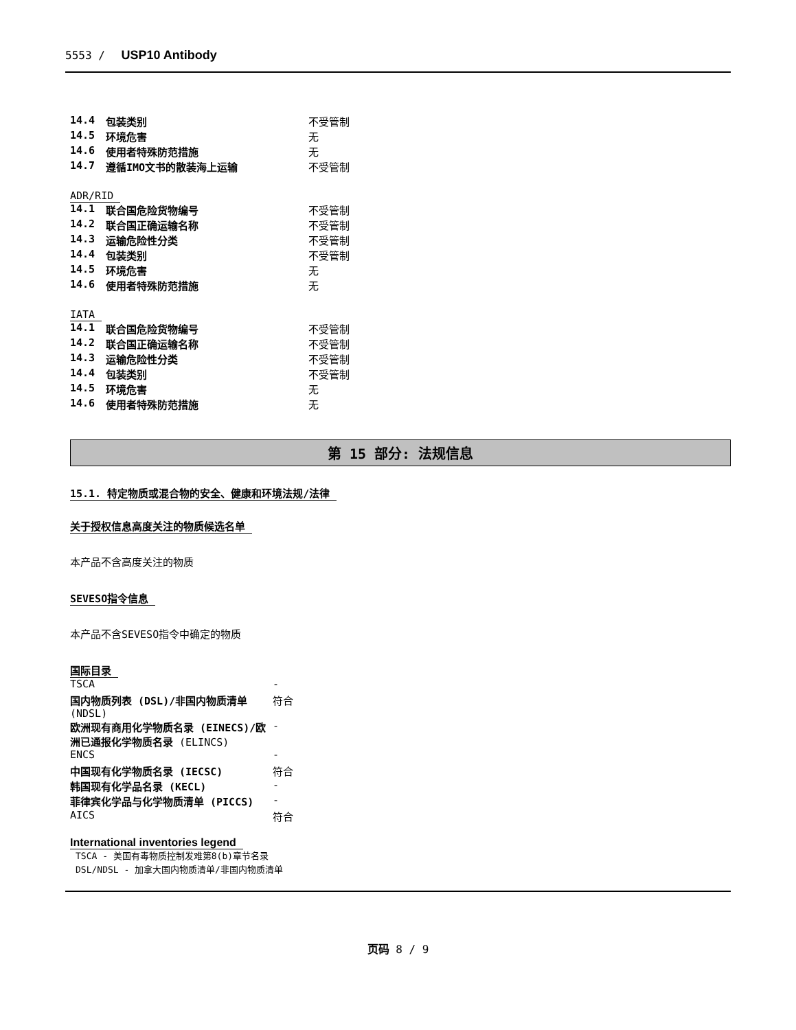5553 / USP10 Antibody
| 14.4 | 包装类别 | 不受管制 |
| 14.5 | 环境危害 | 无 |
| 14.6 | 使用者特殊防范措施 | 无 |
| 14.7 | 遵循IMO文书的散装海上运输 | 不受管制 |
ADR/RID
| 14.1 | 联合国危险货物编号 | 不受管制 |
| 14.2 | 联合国正确运输名称 | 不受管制 |
| 14.3 | 运输危险性分类 | 不受管制 |
| 14.4 | 包装类别 | 不受管制 |
| 14.5 | 环境危害 | 无 |
| 14.6 | 使用者特殊防范措施 | 无 |
IATA
| 14.1 | 联合国危险货物编号 | 不受管制 |
| 14.2 | 联合国正确运输名称 | 不受管制 |
| 14.3 | 运输危险性分类 | 不受管制 |
| 14.4 | 包装类别 | 不受管制 |
| 14.5 | 环境危害 | 无 |
| 14.6 | 使用者特殊防范措施 | 无 |
第 15 部分: 法规信息
15.1. 特定物质或混合物的安全、健康和环境法规/法律
关于授权信息高度关注的物质候选名单
本产品不含高度关注的物质
SEVESO指令信息
本产品不含SEVESO指令中确定的物质
国际目录
| TSCA | - |
| 国内物质列表 (DSL)/非国内物质清单 (NDSL) | 符合 |
| 欧洲现有商用化学物质名录 (EINECS)/欧洲已通报化学物质名录 (ELINCS) | - |
| ENCS | - |
| 中国现有化学物质名录 (IECSC) | 符合 |
| 韩国现有化学品名录 (KECL) | - |
| 菲律宾化学品与化学物质清单 (PICCS) | - |
| AICS | 符合 |
International inventories legend
TSCA - 美国有毒物质控制发难第8(b)章节名录
DSL/NDSL - 加拿大国内物质清单/非国内物质清单
页码 8 / 9